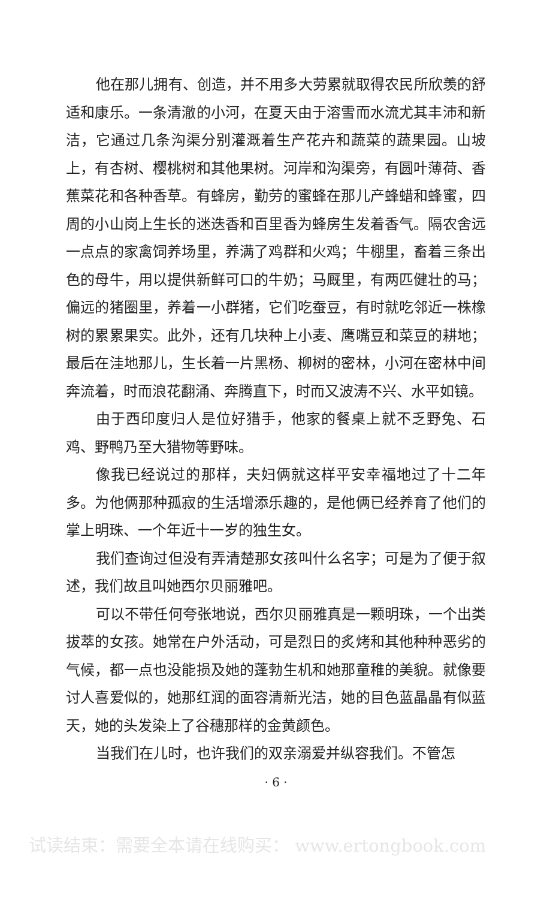他在那儿拥有、创造，并不用多大劳累就取得农民所欣羡的舒适和康乐。一条清澈的小河，在夏天由于溶雪而水流尤其丰沛和新洁，它通过几条沟渠分别灌溉着生产花卉和蔬菜的蔬果园。山坡上，有杏树、樱桃树和其他果树。河岸和沟渠旁，有圆叶薄荷、香蕉菜花和各种香草。有蜂房，勤劳的蜜蜂在那儿产蜂蜡和蜂蜜，四周的小山岗上生长的迷迭香和百里香为蜂房生发着香气。隔农舍远一点点的家禽饲养场里，养满了鸡群和火鸡；牛棚里，畜着三条出色的母牛，用以提供新鲜可口的牛奶；马厩里，有两匹健壮的马；偏远的猪圈里，养着一小群猪，它们吃蚕豆，有时就吃邻近一株橡树的累累果实。此外，还有几块种上小麦、鹰嘴豆和菜豆的耕地；最后在洼地那儿，生长着一片黑杨、柳树的密林，小河在密林中间奔流着，时而浪花翻涌、奔腾直下，时而又波涛不兴、水平如镜。
由于西印度归人是位好猎手，他家的餐桌上就不乏野兔、石鸡、野鸭乃至大猎物等野味。
像我已经说过的那样，夫妇俩就这样平安幸福地过了十二年多。为他俩那种孤寂的生活增添乐趣的，是他俩已经养育了他们的掌上明珠、一个年近十一岁的独生女。
我们查询过但没有弄清楚那女孩叫什么名字；可是为了便于叙述，我们故且叫她西尔贝丽雅吧。
可以不带任何夸张地说，西尔贝丽雅真是一颗明珠，一个出类拔萃的女孩。她常在户外活动，可是烈日的炙烤和其他种种恶劣的气候，都一点也没能损及她的蓬勃生机和她那童稚的美貌。就像要讨人喜爱似的，她那红润的面容清新光洁，她的目色蓝晶晶有似蓝天，她的头发染上了谷穗那样的金黄颜色。
当我们在儿时，也许我们的双亲溺爱并纵容我们。不管怎
· 6 ·
试读结束：需要全本请在线购买： www.ertongbook.com